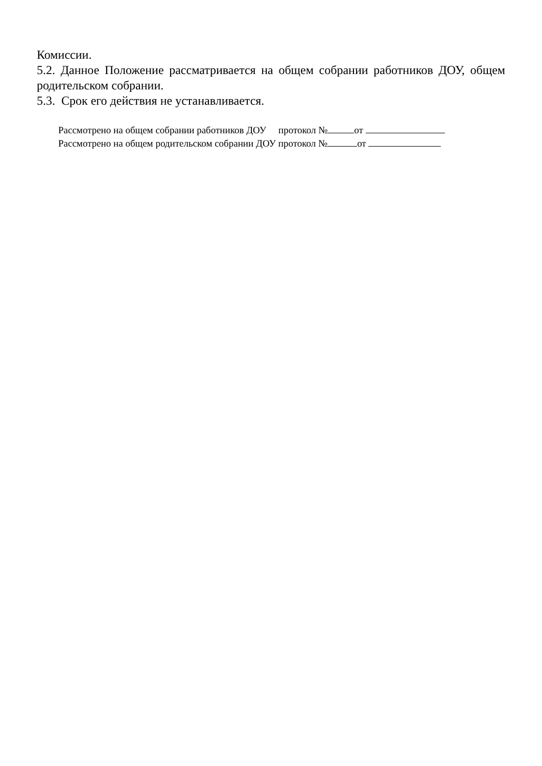Комиссии.
5.2. Данное Положение рассматривается на общем собрании работников ДОУ, общем родительском собрании.
5.3. Срок его действия не устанавливается.
Рассмотрено на общем собрании работников ДОУ протокол № от
Рассмотрено на общем родительском собрании ДОУ протокол № от